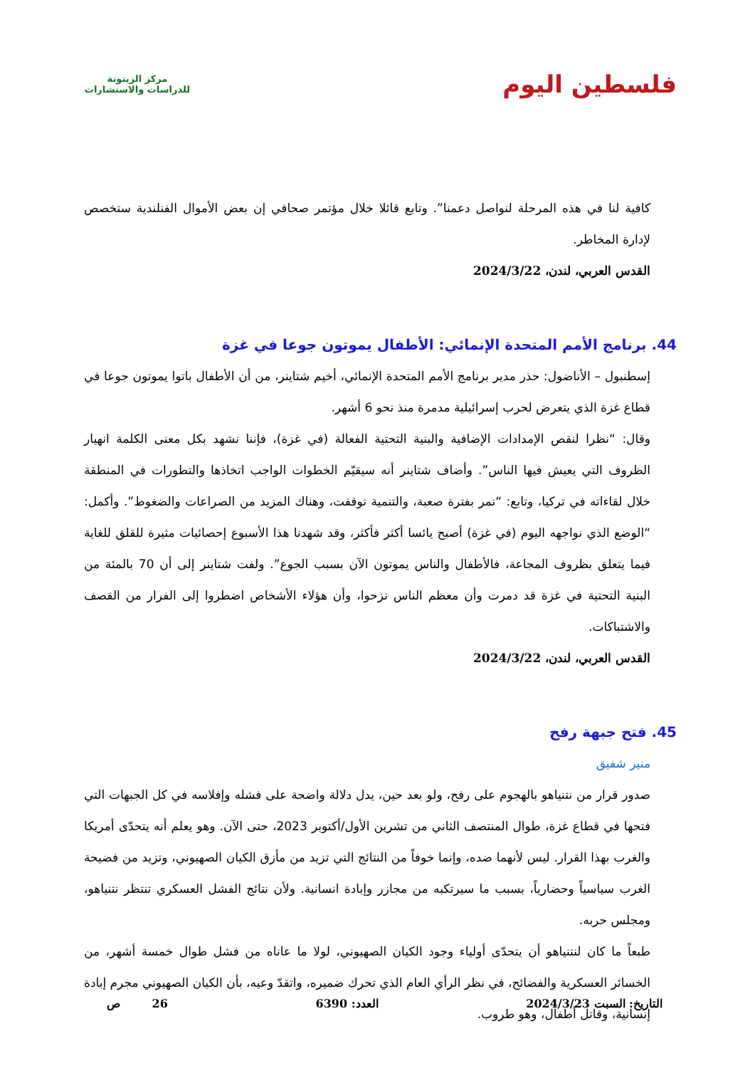فلسطين اليوم
مركز الزيتونة
للدراسات والاستشارات
كافية لنا في هذه المرحلة لنواصل دعمنا”. وتابع قائلا خلال مؤتمر صحافي إن بعض الأموال الفنلندية ستخصص لإدارة المخاطر.
القدس العربي، لندن، 2024/3/22
44. برنامج الأمم المتحدة الإنمائي: الأطفال يموتون جوعا في غزة
إسطنبول – الأناضول: حذر مدير برنامج الأمم المتحدة الإنمائي، أخيم شتاينر، من أن الأطفال باتوا يموتون جوعا في قطاع غزة الذي يتعرض لحرب إسرائيلية مدمرة منذ نحو 6 أشهر.
وقال: “نظرا لنقص الإمدادات الإضافية والبنية التحتية الفعالة (في غزة)، فإننا نشهد بكل معنى الكلمة انهيار الظروف التي يعيش فيها الناس”. وأضاف شتاينر أنه سيقيّم الخطوات الواجب اتخاذها والتطورات في المنطقة خلال لقاءاته في تركيا، وتابع: “نمر بفترة صعبة، والتنمية توقفت، وهناك المزيد من الصراعات والضغوط”. وأكمل: “الوضع الذي نواجهه اليوم (في غزة) أصبح يائسا أكثر فأكثر، وقد شهدنا هذا الأسبوع إحصائيات مثيرة للقلق للغاية فيما يتعلق بظروف المجاعة، فالأطفال والناس يموتون الآن بسبب الجوع”. ولفت شتاينر إلى أن 70 بالمئة من البنية التحتية في غزة قد دمرت وأن معظم الناس نزحوا، وأن هؤلاء الأشخاص اضطروا إلى الفرار من القصف والاشتباكات.
القدس العربي، لندن، 2024/3/22
45. فتح جبهة رفح
منير شفيق
صدور قرار من نتنياهو بالهجوم على رفح، ولو بعد حين، يدل دلالة واضحة على فشله وإفلاسه في كل الجبهات التي فتحها في قطاع غزة، طوال المنتصف الثاني من تشرين الأول/أكتوبر 2023، حتى الآن. وهو يعلم أنه يتحدّى أمريكا والغرب بهذا القرار. ليس لأنهما ضده، وإنما خوفاً من النتائج التي تزيد من مأزق الكيان الصهيوني، وتزيد من فضيحة الغرب سياسياً وحضارياً، بسبب ما سيرتكبه من مجازر وإبادة انسانية. ولأن نتائج الفشل العسكري تنتظر نتنياهو، ومجلس حربه.
طبعاً ما كان لنتنياهو أن يتحدّى أولياء وجود الكيان الصهيوني، لولا ما عاناه من فشل طوال خمسة أشهر، من الخسائر العسكرية والفضائح، في نظر الرأي العام الذي تحرك ضميره، واتقدّ وعيه، بأن الكيان الصهيوني مجرم إبادة إنسانية، وقاتل أطفال، وهو طروب.
التاريخ: السبت 2024/3/23 العدد: 6390 26 ص